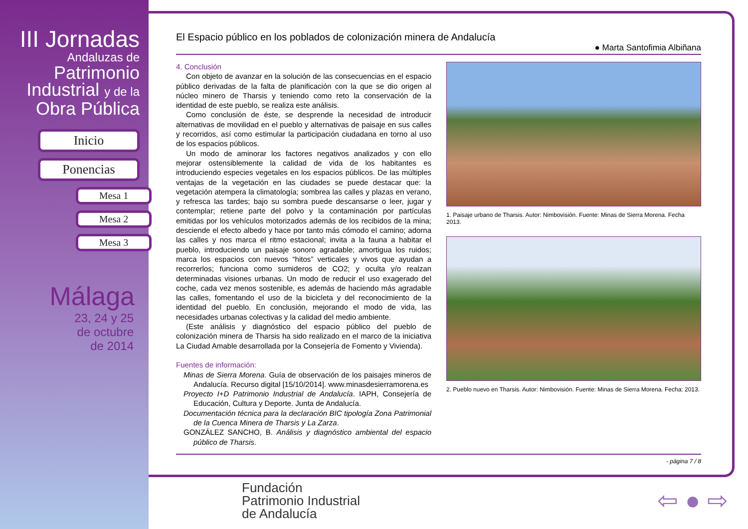III Jornadas
Andaluzas de
Patrimonio
Industrial y de la
Obra Pública
Inicio
Ponencias
Mesa 1
Mesa 2
Mesa 3
Málaga
23, 24 y 25
de octubre
de 2014
El Espacio público en los poblados de colonización minera de Andalucía
● Marta Santofimia Albiñana
4. Conclusión
Con objeto de avanzar en la solución de las consecuencias en el espacio público derivadas de la falta de planificación con la que se dio origen al núcleo minero de Tharsis y teniendo como reto la conservación de la identidad de este pueblo, se realiza este análisis.
Como conclusión de éste, se desprende la necesidad de introducir alternativas de movilidad en el pueblo y alternativas de paisaje en sus calles y recorridos, así como estimular la participación ciudadana en torno al uso de los espacios públicos.
Un modo de aminorar los factores negativos analizados y con ello mejorar ostensiblemente la calidad de vida de los habitantes es introduciendo especies vegetales en los espacios públicos. De las múltiples ventajas de la vegetación en las ciudades se puede destacar que: la vegetación atempera la climatología; sombrea las calles y plazas en verano, y refresca las tardes; bajo su sombra puede descansarse o leer, jugar y contemplar; retiene parte del polvo y la contaminación por partículas emitidas por los vehículos motorizados además de los recibidos de la mina; desciende el efecto albedo y hace por tanto más cómodo el camino; adorna las calles y nos marca el ritmo estacional; invita a la fauna a habitar el pueblo, introduciendo un paisaje sonoro agradable; amortigua los ruidos; marca los espacios con nuevos “hitos” verticales y vivos que ayudan a recorrerlos; funciona como sumideros de CO2; y oculta y/o realzan determinadas visiones urbanas. Un modo de reducir el uso exagerado del coche, cada vez menos sostenible, es además de haciendo más agradable las calles, fomentando el uso de la bicicleta y del reconocimiento de la identidad del pueblo. En conclusión, mejorando el modo de vida, las necesidades urbanas colectivas y la calidad del medio ambiente.
(Este análisis y diagnóstico del espacio público del pueblo de colonización minera de Tharsis ha sido realizado en el marco de la iniciativa La Ciudad Amable desarrollada por la Consejería de Fomento y Vivienda).
Fuentes de información:
Minas de Sierra Morena. Guía de observación de los paisajes mineros de Andalucía. Recurso digital [15/10/2014]. www.minasdesierramorena.es
Proyecto I+D Patrimonio Industrial de Andalucía. IAPH, Consejería de Educación, Cultura y Deporte. Junta de Andalucía.
Documentación técnica para la declaración BIC tipología Zona Patrimonial de la Cuenca Minera de Tharsis y La Zarza.
GONZÁLEZ SANCHO, B. Análisis y diagnóstico ambiental del espacio público de Tharsis.
1. Paisaje urbano de Tharsis. Autor: Nimbovisión. Fuente: Minas de Sierra Morena. Fecha 2013.
2. Pueblo nuevo en Tharsis. Autor: Nimbovisión. Fuente: Minas de Sierra Morena. Fecha: 2013.
- página 7 / 8
Fundación
Patrimonio Industrial
de Andalucía
⇦ ● ⇨